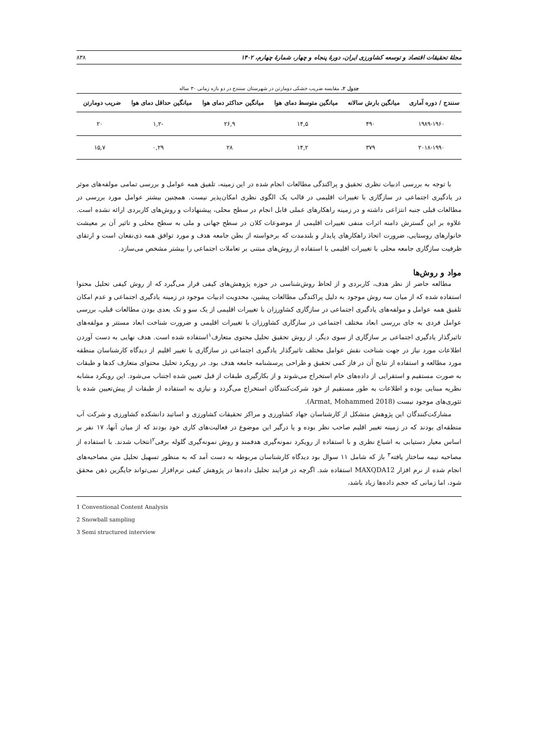مجلهٔ تحقیقات اقتصاد و توسعه کشاورزی ایران، دورهٔ پنجاه و چهار، شمارهٔ چهارم، ۱۴۰۲ ۸۳۸
جدول ۲. مقایسه ضریب خشکی دومارتن در شهرستان سنندج در دو بازه زمانی ۳۰ ساله
| سنندج / دوره آماری | میانگین بارش سالانه | میانگین متوسط دمای هوا | میانگین حداکثر دمای هوا | میانگین حداقل دمای هوا | ضریب دومارتن |
| --- | --- | --- | --- | --- | --- |
| ۱۹۸۹-۱۹۶۰ | ۴۹۰ | ۱۴,۵ | ۲۶,۹ | -۱,۲ | ۲۰ |
| ۲۰۱۸-۱۹۹۰ | ۳۷۹ | ۱۴,۲ | ۲۸ | ۰,۲۹ | ۱۵,۷ |
با توجه به بررسی ادبیات نظری تحقیق و پراکندگی مطالعات انجام شده در این زمینه، تلفیق همه عوامل و بررسی تمامی مولفه‌های موثر در یادگیری اجتماعی در سازگاری با تغییرات اقلیمی در قالب یک الگوی نظری امکان‌پذیر نیست. همچنین بیشتر عوامل مورد بررسی در مطالعات قبلی جنبه انتزاعی داشته و در زمینه راهکارهای عملی قابل انجام در سطح محلی، پیشنهادات و روش‌های کاربردی ارائه نشده است. علاوه بر این گسترش دامنه اثرات منفی تغییرات اقلیمی از موضوعات کلان در سطح جهانی و ملی به سطح محلی و تاثیر آن بر معیشت خانوارهای روستایی، ضرورت اتحاذ راهکارهای پایدار و بلندمدت که برخواسته از بطن جامعه هدف و مورد توافق همه ذی‌نفعان است و ارتقای ظرفیت سازگاری جامعه محلی با تغییرات اقلیمی با استفاده از روش‌های مبتنی بر تعاملات اجتماعی را بیشتر مشخص می‌سازد.
مواد و روش‌ها
مطالعه حاضر از نظر هدف، کاربردی و از لحاظ روش‌شناسی در حوزه پژوهش‌های کیفی قرار می‌گیرد که از روش کیفی تحلیل محتوا استفاده شده که از میان سه روش موجود به دلیل پراکندگی مطالعات پیشین، محدویت ادبیات موجود در زمینه یادگیری اجتماعی و عدم امکان تلفیق همه عوامل و مولفه‌های یادگیری اجتماعی در سازگاری کشاورزان با تغییرات اقلیمی از یک سو و تک بعدی بودن مطالعات قبلی، بررسی عوامل فردی به جای بررسی ابعاد مختلف اجتماعی در سازگاری کشاورزان با تغییرات اقلیمی و ضرورت شناخت ابعاد مستتر و مولفه‌های تاثیرگذار یادگیری اجتماعی بر سازگاری از سوی دیگر، از روش تحقیق تحلیل محتوی متعارف<sup>۱</sup>استفاده شده است. هدف نهایی به دست آوردن اطلاعات مورد نیاز در جهت شناخت نقش عوامل مختلف تاثیرگذار یادگیری اجتماعی در سازگاری با تغییر اقلیم از دیدگاه کارشناسان منطقه مورد مطالعه و استفاده از نتایج آن در فاز کمی تحقیق و طراحی پرسشنامه جامعه هدف بود. در رویکرد تحلیل محتوای متعارف کدها و طبقات به صورت مستقیم و استقرایی از داده‌های خام استخراج می‌شوند و از بکارگیری طبقات از قبل تعیین شده اجتناب می‌شود. این رویکرد مشابه نظریه مبنایی بوده و اطلاعات به طور مستقیم از خود شرکت‌کنندگان استخراج می‌گردد و نیازی به استفاده از طبقات از پیش‌تعیین شده یا تئوری‌های موجود نیست (Armat, Mohammed 2018).
مشارکت‌کنندگان این پژوهش متشکل از کارشناسان جهاد کشاورزی و مراکز تحقیقات کشاورزی و اساتید دانشکده کشاورزی و شرکت آب منطقه‌ای بودند که در زمینه تغییر اقلیم صاحب نظر بوده و یا درگیر این موضوع در فعالیت‌های کاری خود بودند که از میان آنها، ۱۷ نفر بر اساس معیار دستیابی به اشباع نظری و با استفاده از رویکرد نمونه‌گیری هدفمند و روش نمونه‌گیری گلوله برفی<sup>۲</sup>انتخاب شدند. با استفاده از مصاحبه نیمه ساختار یافته<sup>۳</sup> باز که شامل ۱۱ سوال بود دیدگاه کارشناسان مربوطه به دست آمد که به منظور تسهیل تحلیل متن مصاحبه‌های انجام شده از نرم افزار MAXQDA12 استفاده شد. اگرچه در فرایند تحلیل داده‌ها در پژوهش کیفی نرم‌افزار نمی‌تواند جایگزین ذهن محقق شود، اما زمانی که حجم داده‌ها زیاد باشد،
1 Conventional Content Analysis
2 Snowball sampling
3 Semi structured interview